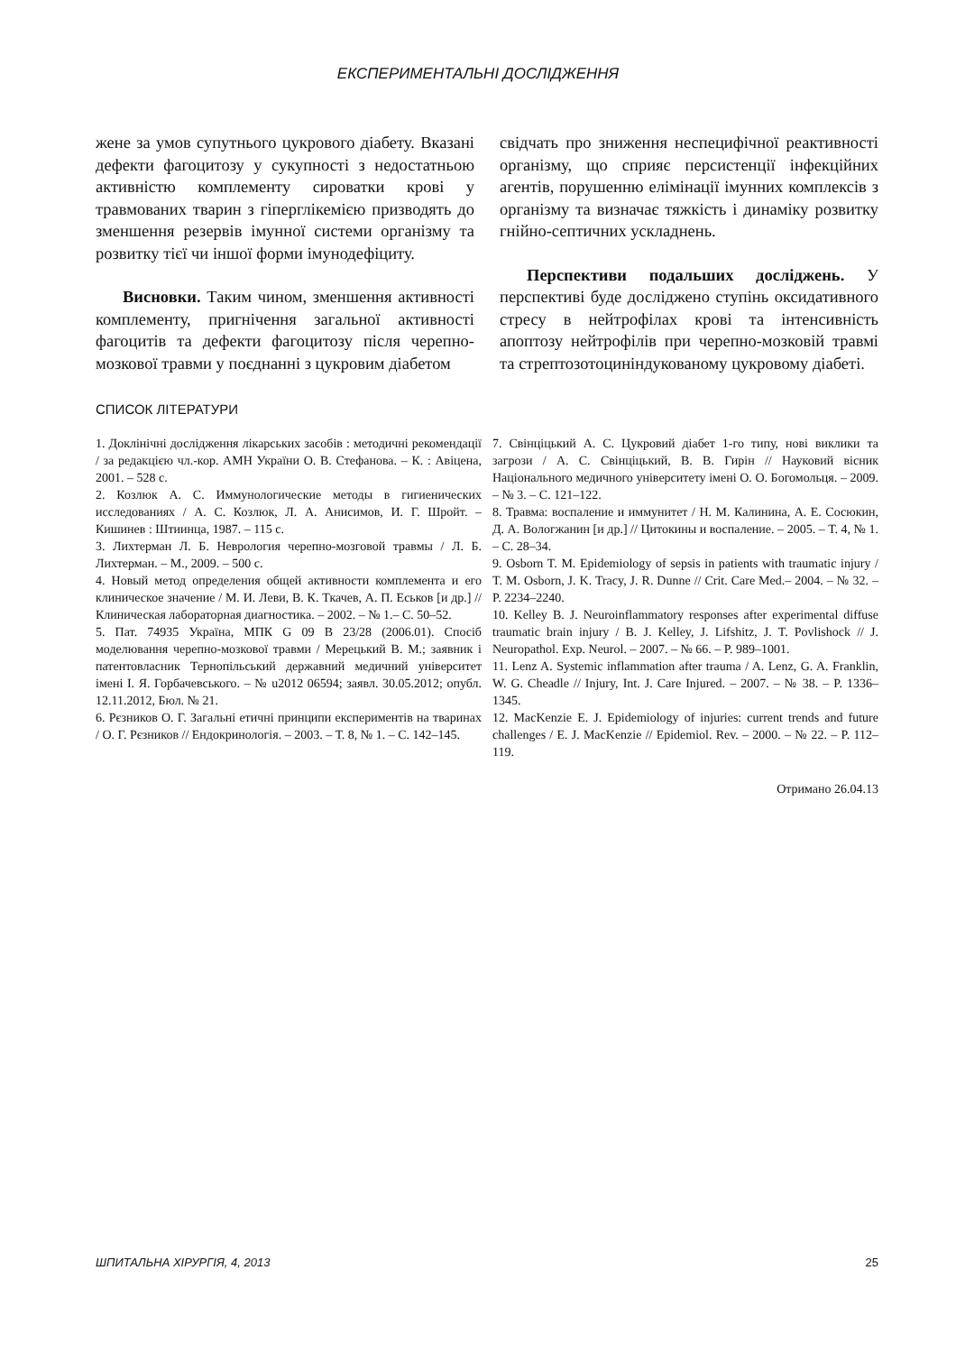ЕКСПЕРИМЕНТАЛЬНІ ДОСЛІДЖЕННЯ
жене за умов супутнього цукрового діабету. Вказані дефекти фагоцитозу у сукупності з недостатньою активністю комплементу сироватки крові у травмованих тварин з гіперглікемією призводять до зменшення резервів імунної системи організму та розвитку тієї чи іншої форми імунодефіциту.
Висновки. Таким чином, зменшення активності комплементу, пригнічення загальної активності фагоцитів та дефекти фагоцитозу після черепно-мозкової травми у поєднанні з цукровим діабетом
свідчать про зниження неспецифічної реактивності організму, що сприяє персистенції інфекційних агентів, порушенню елімінації імунних комплексів з організму та визначає тяжкість і динаміку розвитку гнійно-септичних ускладнень.
Перспективи подальших досліджень. У перспективі буде досліджено ступінь оксидативного стресу в нейтрофілах крові та інтенсивність апоптозу нейтрофілів при черепно-мозковій травмі та стрептозотоциніндукованому цукровому діабеті.
СПИСОК ЛІТЕРАТУРИ
1. Доклінічні дослідження лікарських засобів : методичні рекомендації / за редакцією чл.-кор. АМН України О. В. Стефанова. – К. : Авіцена, 2001. – 528 с.
2. Козлюк А. С. Иммунологические методы в гигиенических исследованиях / А. С. Козлюк, Л. А. Анисимов, И. Г. Шройт. – Кишинев : Штиинца, 1987. – 115 с.
3. Лихтерман Л. Б. Неврология черепно-мозговой травмы / Л. Б. Лихтерман. – М., 2009. – 500 с.
4. Новый метод определения общей активности комплемента и его клиническое значение / М. И. Леви, В. К. Ткачев, А. П. Еськов [и др.] // Клиническая лабораторная диагностика. – 2002. – № 1.– С. 50–52.
5. Пат. 74935 Україна, МПК G 09 B 23/28 (2006.01). Спосіб моделювання черепно-мозкової травми / Мерецький В. М.; заявник і патентовласник Тернопільський державний медичний університет імені І. Я. Горбачевського. – № u2012 06594; заявл. 30.05.2012; опубл. 12.11.2012, Бюл. № 21.
6. Рєзников О. Г. Загальні етичні принципи експериментів на тваринах / О. Г. Рєзников // Ендокринологія. – 2003. – Т. 8, № 1. – С. 142–145.
7. Свінціцький А. С. Цукровий діабет 1-го типу, нові виклики та загрози / А. С. Свінціцький, В. В. Гирін // Науковий вісник Національного медичного університету імені О. О. Богомольця. – 2009. – № 3. – С. 121–122.
8. Травма: воспаление и иммунитет / Н. М. Калинина, А. Е. Сосюкин, Д. А. Вологжанин [и др.] // Цитокины и воспаление. – 2005. – Т. 4, № 1. – С. 28–34.
9. Osborn T. M. Epidemiology of sepsis in patients with traumatic injury / T. M. Osborn, J. K. Tracy, J. R. Dunne // Crit. Care Med.– 2004. – № 32. – P. 2234–2240.
10. Kelley B. J. Neuroinflammatory responses after experimental diffuse traumatic brain injury / B. J. Kelley, J. Lifshitz, J. T. Povlishock // J. Neuropathol. Exp. Neurol. – 2007. – № 66. – P. 989–1001.
11. Lenz A. Systemic inflammation after trauma / A. Lenz, G. A. Franklin, W. G. Cheadle // Injury, Int. J. Care Injured. – 2007. – № 38. – P. 1336–1345.
12. MacKenzie E. J. Epidemiology of injuries: current trends and future challenges / E. J. MacKenzie // Epidemiol. Rev. – 2000. – № 22. – P. 112–119.
Отримано 26.04.13
ШПИТАЛЬНА ХІРУРГІЯ, 4, 2013 25